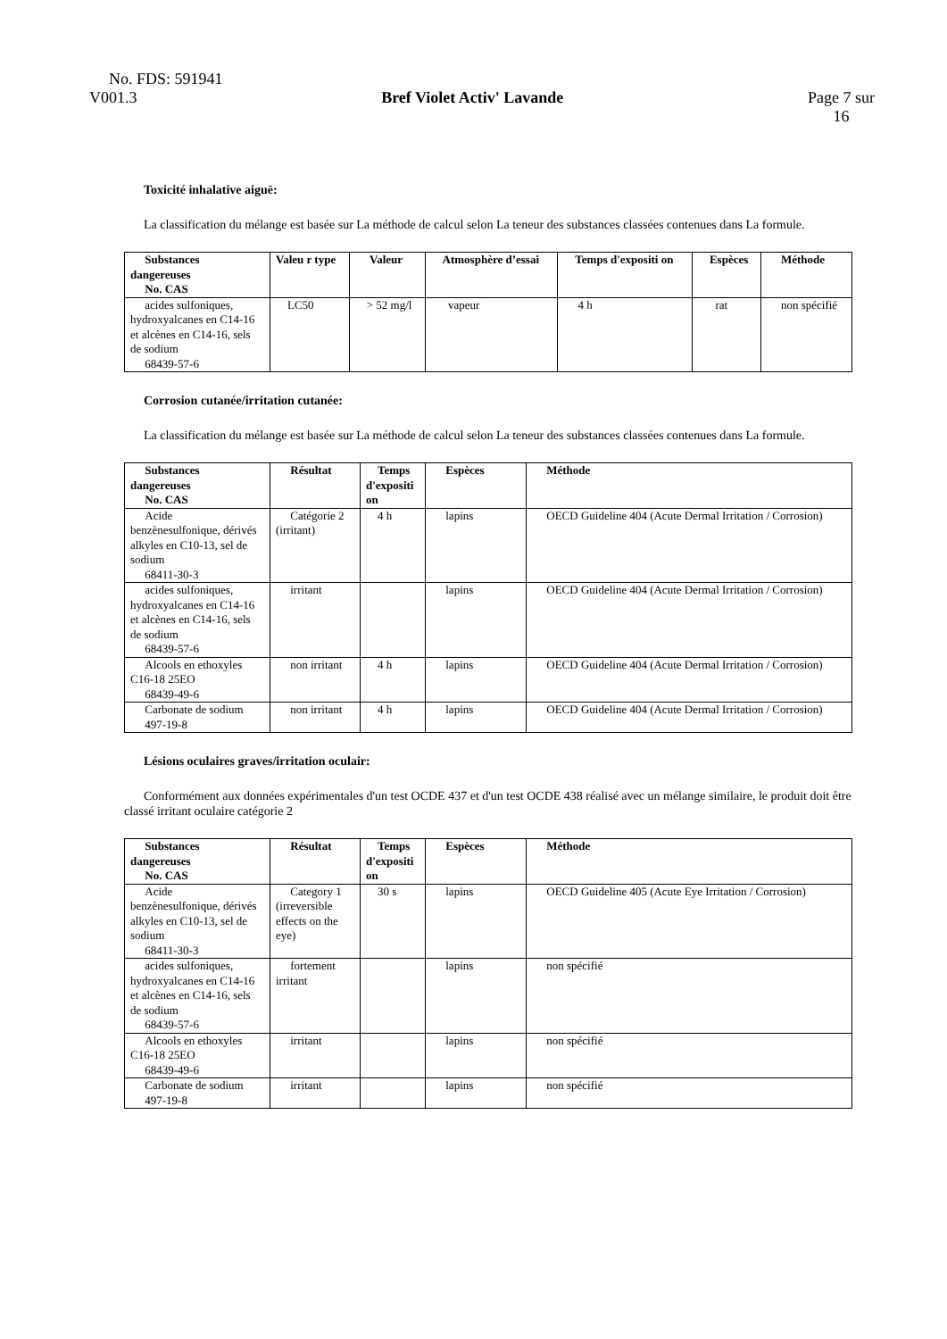No. FDS: 591941
V001.3 Bref Violet Activ' Lavande Page 7 sur
16
Toxicité inhalative aiguë:
La classification du mélange est basée sur La méthode de calcul selon La teneur des substances classées contenues dans La formule.
| Substances dangereuses No. CAS | Valeu r type | Valeur | Atmosphère d’essai | Temps d'expositi on | Espèces | Méthode |
| --- | --- | --- | --- | --- | --- | --- |
| acides sulfoniques, hydroxyalcanes en C14-16 et alcènes en C14-16, sels de sodium 68439-57-6 | LC50 | > 52 mg/l | vapeur | 4 h | rat | non spécifié |
Corrosion cutanée/irritation cutanée:
La classification du mélange est basée sur La méthode de calcul selon La teneur des substances classées contenues dans La formule.
| Substances dangereuses No. CAS | Résultat | Temps d'expositi on | Espèces | Méthode |
| --- | --- | --- | --- | --- |
| Acide benzènesulfonique, dérivés alkyles en C10-13, sel de sodium 68411-30-3 | Catégorie 2 (irritant) | 4 h | lapins | OECD Guideline 404 (Acute Dermal Irritation / Corrosion) |
| acides sulfoniques, hydroxyalcanes en C14-16 et alcènes en C14-16, sels de sodium 68439-57-6 | irritant | | lapins | OECD Guideline 404 (Acute Dermal Irritation / Corrosion) |
| Alcools en ethoxyles C16-18 25EO 68439-49-6 | non irritant | 4 h | lapins | OECD Guideline 404 (Acute Dermal Irritation / Corrosion) |
| Carbonate de sodium 497-19-8 | non irritant | 4 h | lapins | OECD Guideline 404 (Acute Dermal Irritation / Corrosion) |
Lésions oculaires graves/irritation oculair:
Conformément aux données expérimentales d'un test OCDE 437 et d'un test OCDE 438 réalisé avec un mélange similaire, le produit doit être classé irritant oculaire catégorie 2
| Substances dangereuses No. CAS | Résultat | Temps d'expositi on | Espèces | Méthode |
| --- | --- | --- | --- | --- |
| Acide benzènesulfonique, dérivés alkyles en C10-13, sel de sodium 68411-30-3 | Category 1 (irreversible effects on the eye) | 30 s | lapins | OECD Guideline 405 (Acute Eye Irritation / Corrosion) |
| acides sulfoniques, hydroxyalcanes en C14-16 et alcènes en C14-16, sels de sodium 68439-57-6 | fortement irritant | | lapins | non spécifié |
| Alcools en ethoxyles C16-18 25EO 68439-49-6 | irritant | | lapins | non spécifié |
| Carbonate de sodium 497-19-8 | irritant | | lapins | non spécifié |